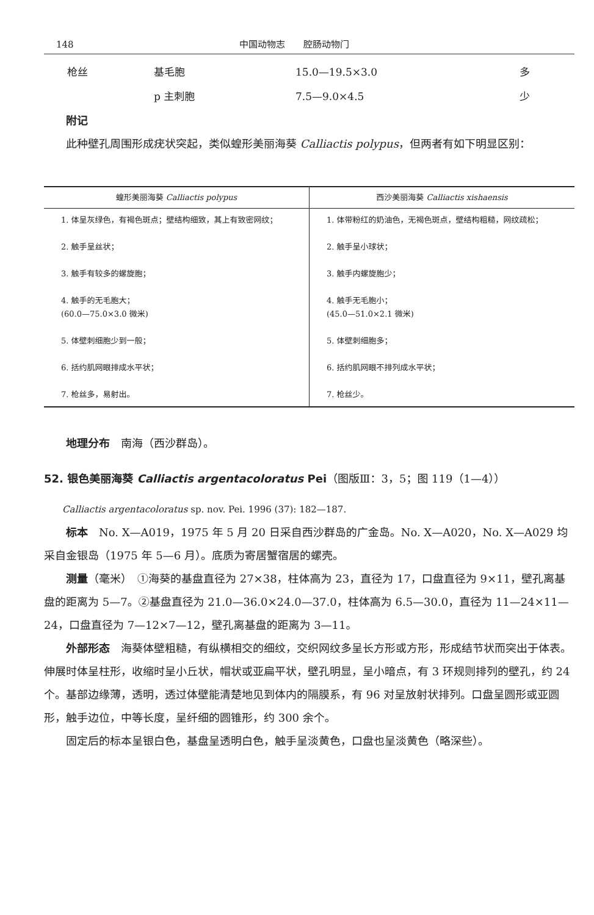148 中国动物志　　腔肠动物门
| 枪丝 | 基毛胞 | 15.0—19.5×3.0 | 多 |
| | p 主刺胞 | 7.5—9.0×4.5 | 少 |
附记
此种壁孔周围形成疣状突起，类似蝗形美丽海葵 Calliactis polypus，但两者有如下明显区别：
| 蝗形美丽海葵 Calliactis polypus | 西沙美丽海葵 Calliactis xishaensis |
| --- | --- |
| 1. 体呈灰绿色，有褐色斑点；壁结构细致，其上有致密网纹； 2. 触手呈丝状； 3. 触手有较多的螺旋胞； 4. 触手的无毛胞大； (60.0—75.0×3.0 微米) 5. 体壁刺细胞少到一般； 6. 括约肌网眼排成水平状； 7. 枪丝多，易射出。 | 1. 体带粉红的奶油色，无褐色斑点，壁结构粗糙，网纹疏松； 2. 触手呈小球状； 3. 触手内螺旋胞少； 4. 触手无毛胞小； (45.0—51.0×2.1 微米) 5. 体壁刺细胞多； 6. 括约肌网眼不排列成水平状； 7. 枪丝少。 |
地理分布　南海（西沙群岛）。
52. 银色美丽海葵 Calliactis argentacoloratus Pei（图版Ⅲ：3，5；图 119（1—4））
Calliactis argentacoloratus sp. nov. Pei. 1996 (37): 182—187.
标本　No. X—A019，1975 年 5 月 20 日采自西沙群岛的广金岛。No. X—A020，No. X—A029 均采自金银岛（1975 年 5—6 月）。底质为寄居蟹宿居的螺壳。
测量（毫米）　①海葵的基盘直径为 27×38，柱体高为 23，直径为 17，口盘直径为 9×11，壁孔离基盘的距离为 5—7。②基盘直径为 21.0—36.0×24.0—37.0，柱体高为 6.5—30.0，直径为 11—24×11—24，口盘直径为 7—12×7—12，壁孔离基盘的距离为 3—11。
外部形态　海葵体壁粗糙，有纵横相交的细纹，交织网纹多呈长方形或方形，形成结节状而突出于体表。伸展时体呈柱形，收缩时呈小丘状，帽状或亚扁平状，壁孔明显，呈小暗点，有 3 环规则排列的壁孔，约 24 个。基部边缘薄，透明，透过体壁能清楚地见到体内的隔膜系，有 96 对呈放射状排列。口盘呈圆形或亚圆形，触手边位，中等长度，呈纤细的圆锥形，约 300 余个。
固定后的标本呈银白色，基盘呈透明白色，触手呈淡黄色，口盘也呈淡黄色（略深些）。